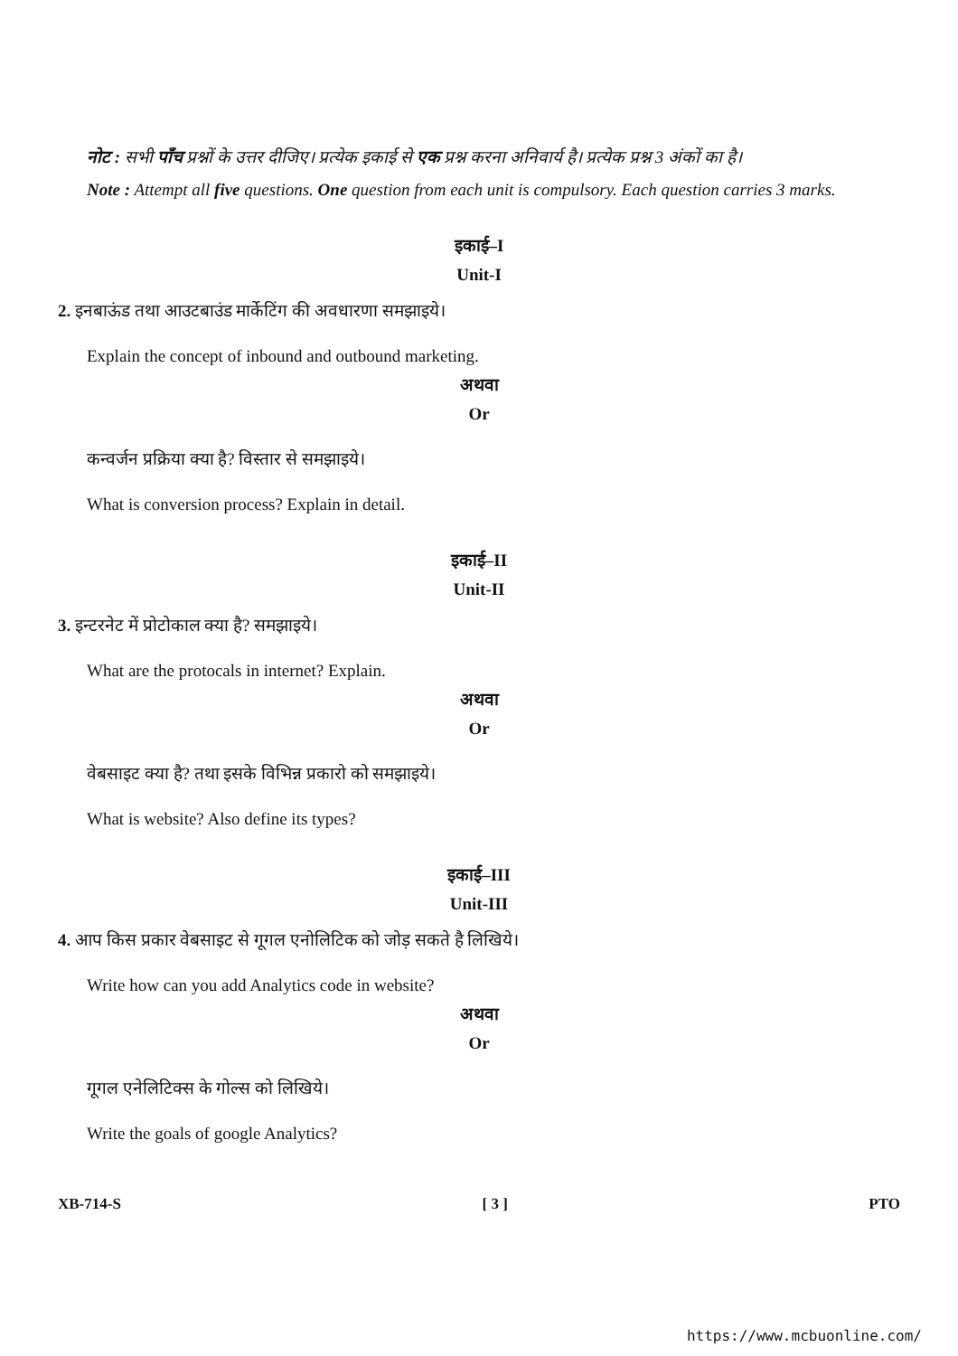नोट : सभी पाँच प्रश्नों के उत्तर दीजिए। प्रत्येक इकाई से एक प्रश्न करना अनिवार्य है। प्रत्येक प्रश्न 3 अंकों का है।
Note : Attempt all five questions. One question from each unit is compulsory. Each question carries 3 marks.
इकाई–I
Unit-I
2. इनबाऊंड तथा आउटबाउंड मार्केटिंग की अवधारणा समझाइये।
Explain the concept of inbound and outbound marketing.
अथवा
Or
कन्वर्जन प्रक्रिया क्या है? विस्तार से समझाइये।
What is conversion process? Explain in detail.
इकाई–II
Unit-II
3. इन्टरनेट में प्रोटोकाल क्या है? समझाइये।
What are the protocals in internet? Explain.
अथवा
Or
वेबसाइट क्या है? तथा इसके विभिन्न प्रकारो को समझाइये।
What is website? Also define its types?
इकाई–III
Unit-III
4. आप किस प्रकार वेबसाइट से गूगल एनोलिटिक को जोड़ सकते है लिखिये।
Write how can you add Analytics code in website?
अथवा
Or
गूगल एनेलिटिक्स के गोल्स को लिखिये।
Write the goals of google Analytics?
XB-714-S [ 3 ] PTO
https://www.mcbuonline.com/